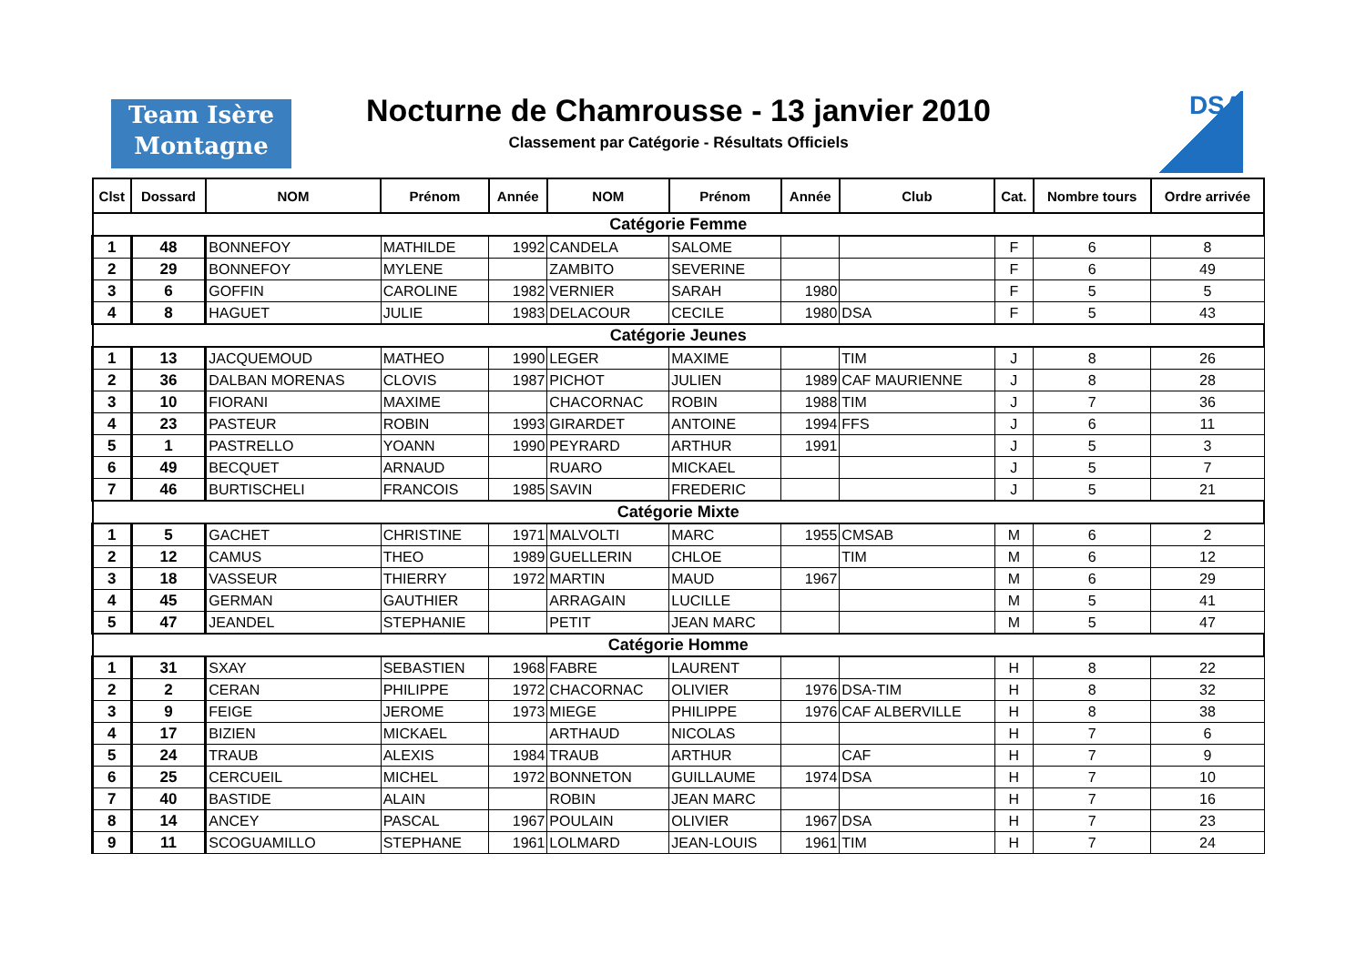Team Isère
Montagne
Nocturne de Chamrousse - 13 janvier 2010
Classement par Catégorie - Résultats Officiels
DSA
| Clst | Dossard | NOM | Prénom | Année | NOM | Prénom | Année | Club | Cat. | Nombre tours | Ordre arrivée |
| --- | --- | --- | --- | --- | --- | --- | --- | --- | --- | --- | --- |
| Catégorie Femme | | | | | | | | | | | |
| 1 | 48 | BONNEFOY | MATHILDE | 1992 | CANDELA | SALOME | | | F | 6 | 8 |
| 2 | 29 | BONNEFOY | MYLENE | | ZAMBITO | SEVERINE | | | F | 6 | 49 |
| 3 | 6 | GOFFIN | CAROLINE | 1982 | VERNIER | SARAH | 1980 | | F | 5 | 5 |
| 4 | 8 | HAGUET | JULIE | 1983 | DELACOUR | CECILE | 1980 | DSA | F | 5 | 43 |
| Catégorie Jeunes | | | | | | | | | | | |
| 1 | 13 | JACQUEMOUD | MATHEO | 1990 | LEGER | MAXIME | | TIM | J | 8 | 26 |
| 2 | 36 | DALBAN MORENAS | CLOVIS | 1987 | PICHOT | JULIEN | 1989 | CAF MAURIENNE | J | 8 | 28 |
| 3 | 10 | FIORANI | MAXIME | | CHACORNAC | ROBIN | 1988 | TIM | J | 7 | 36 |
| 4 | 23 | PASTEUR | ROBIN | 1993 | GIRARDET | ANTOINE | 1994 | FFS | J | 6 | 11 |
| 5 | 1 | PASTRELLO | YOANN | 1990 | PEYRARD | ARTHUR | 1991 | | J | 5 | 3 |
| 6 | 49 | BECQUET | ARNAUD | | RUARO | MICKAEL | | | J | 5 | 7 |
| 7 | 46 | BURTISCHELI | FRANCOIS | 1985 | SAVIN | FREDERIC | | | J | 5 | 21 |
| Catégorie Mixte | | | | | | | | | | | |
| 1 | 5 | GACHET | CHRISTINE | 1971 | MALVOLTI | MARC | 1955 | CMSAB | M | 6 | 2 |
| 2 | 12 | CAMUS | THEO | 1989 | GUELLERIN | CHLOE | | TIM | M | 6 | 12 |
| 3 | 18 | VASSEUR | THIERRY | 1972 | MARTIN | MAUD | 1967 | | M | 6 | 29 |
| 4 | 45 | GERMAN | GAUTHIER | | ARRAGAIN | LUCILLE | | | M | 5 | 41 |
| 5 | 47 | JEANDEL | STEPHANIE | | PETIT | JEAN MARC | | | M | 5 | 47 |
| Catégorie Homme | | | | | | | | | | | |
| 1 | 31 | SXAY | SEBASTIEN | 1968 | FABRE | LAURENT | | | H | 8 | 22 |
| 2 | 2 | CERAN | PHILIPPE | 1972 | CHACORNAC | OLIVIER | 1976 | DSA-TIM | H | 8 | 32 |
| 3 | 9 | FEIGE | JEROME | 1973 | MIEGE | PHILIPPE | 1976 | CAF ALBERVILLE | H | 8 | 38 |
| 4 | 17 | BIZIEN | MICKAEL | | ARTHAUD | NICOLAS | | | H | 7 | 6 |
| 5 | 24 | TRAUB | ALEXIS | 1984 | TRAUB | ARTHUR | | CAF | H | 7 | 9 |
| 6 | 25 | CERCUEIL | MICHEL | 1972 | BONNETON | GUILLAUME | 1974 | DSA | H | 7 | 10 |
| 7 | 40 | BASTIDE | ALAIN | | ROBIN | JEAN MARC | | | H | 7 | 16 |
| 8 | 14 | ANCEY | PASCAL | 1967 | POULAIN | OLIVIER | 1967 | DSA | H | 7 | 23 |
| 9 | 11 | SCOGUAMILLO | STEPHANE | 1961 | LOLMARD | JEAN-LOUIS | 1961 | TIM | H | 7 | 24 |